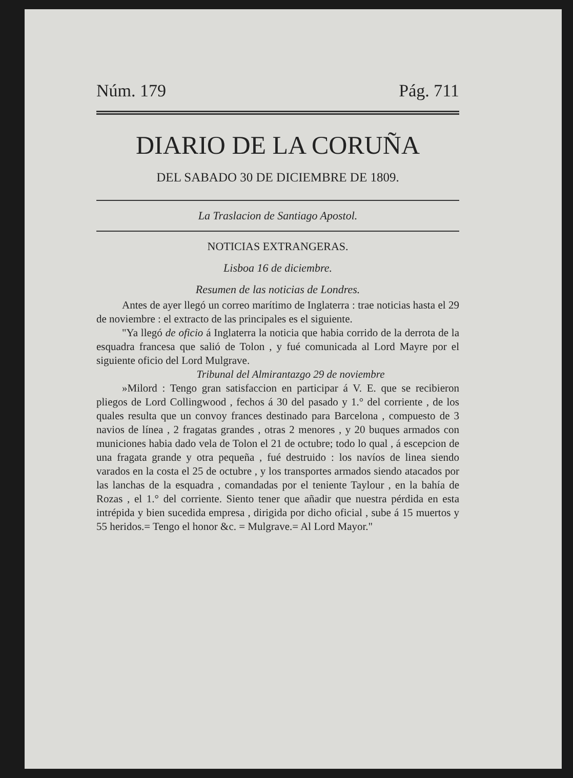Núm. 179 Pág. 711
DIARIO DE LA CORUÑA
DEL SABADO 30 DE DICIEMBRE DE 1809.
La Traslacion de Santiago Apostol.
NOTICIAS EXTRANGERAS.
Lisboa 16 de diciembre.
Resumen de las noticias de Londres.
Antes de ayer llegó un correo marítimo de Inglaterra : trae noticias hasta el 29 de noviembre : el extracto de las principales es el siguiente.
"Ya llegó de oficio á Inglaterra la noticia que habia corrido de la derrota de la esquadra francesa que salió de Tolon , y fué comunicada al Lord Mayre por el siguiente oficio del Lord Mulgrave.
Tribunal del Almirantazgo 29 de noviembre
»Milord : Tengo gran satisfaccion en participar á V. E. que se recibieron pliegos de Lord Collingwood , fechos á 30 del pasado y 1.° del corriente , de los quales resulta que un convoy frances destinado para Barcelona , compuesto de 3 navios de línea , 2 fragatas grandes , otras 2 menores , y 20 buques armados con municiones habia dado vela de Tolon el 21 de octubre; todo lo qual , á escepcion de una fragata grande y otra pequeña , fué destruido : los navíos de linea siendo varados en la costa el 25 de octubre , y los transportes armados siendo atacados por las lanchas de la esquadra , comandadas por el teniente Taylour , en la bahía de Rozas , el 1.° del corriente. Siento tener que añadir que nuestra pérdida en esta intrépida y bien sucedida empresa , dirigida por dicho oficial , sube á 15 muertos y 55 heridos.= Tengo el honor &c. = Mulgrave.= Al Lord Mayor."